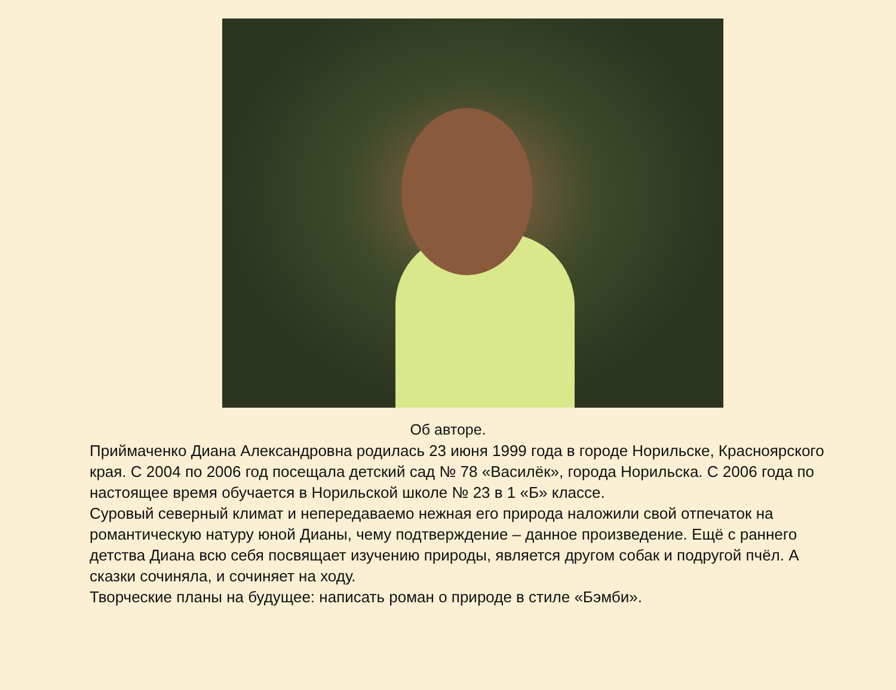Об авторе.
Приймаченко Диана Александровна родилась 23 июня 1999 года в городе Норильске, Красноярского края. С 2004 по 2006 год посещала детский сад № 78 «Василёк», города Норильска. С 2006 года по настоящее время обучается в Норильской школе № 23 в 1 «Б» классе.
Суровый северный климат и непередаваемо нежная его природа наложили свой отпечаток на романтическую натуру юной Дианы, чему подтверждение – данное произведение. Ещё с раннего детства Диана всю себя посвящает изучению природы, является другом собак и подругой пчёл. А сказки сочиняла, и сочиняет на ходу.
Творческие планы на будущее: написать роман о природе в стиле «Бэмби».